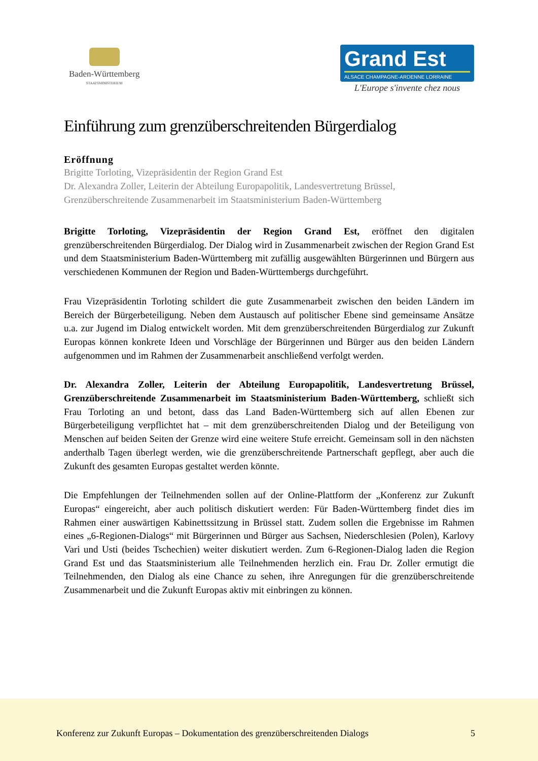Baden-Württemberg
STAATSMINISTERIUM
Grand Est
ALSACE CHAMPAGNE-ARDENNE LORRAINE
L'Europe s'invente chez nous
Einführung zum grenzüberschreitenden Bürgerdialog
Eröffnung
Brigitte Torloting, Vizepräsidentin der Region Grand Est
Dr. Alexandra Zoller, Leiterin der Abteilung Europapolitik, Landesvertretung Brüssel,
Grenzüberschreitende Zusammenarbeit im Staatsministerium Baden-Württemberg
Brigitte Torloting, Vizepräsidentin der Region Grand Est, eröffnet den digitalen grenzüberschreitenden Bürgerdialog. Der Dialog wird in Zusammenarbeit zwischen der Region Grand Est und dem Staatsministerium Baden-Württemberg mit zufällig ausgewählten Bürgerinnen und Bürgern aus verschiedenen Kommunen der Region und Baden-Württembergs durchgeführt.
Frau Vizepräsidentin Torloting schildert die gute Zusammenarbeit zwischen den beiden Ländern im Bereich der Bürgerbeteiligung. Neben dem Austausch auf politischer Ebene sind gemeinsame Ansätze u.a. zur Jugend im Dialog entwickelt worden. Mit dem grenzüberschreitenden Bürgerdialog zur Zukunft Europas können konkrete Ideen und Vorschläge der Bürgerinnen und Bürger aus den beiden Ländern aufgenommen und im Rahmen der Zusammenarbeit anschließend verfolgt werden.
Dr. Alexandra Zoller, Leiterin der Abteilung Europapolitik, Landesvertretung Brüssel, Grenzüberschreitende Zusammenarbeit im Staatsministerium Baden-Württemberg, schließt sich Frau Torloting an und betont, dass das Land Baden-Württemberg sich auf allen Ebenen zur Bürgerbeteiligung verpflichtet hat – mit dem grenzüberschreitenden Dialog und der Beteiligung von Menschen auf beiden Seiten der Grenze wird eine weitere Stufe erreicht. Gemeinsam soll in den nächsten anderthalb Tagen überlegt werden, wie die grenzüberschreitende Partnerschaft gepflegt, aber auch die Zukunft des gesamten Europas gestaltet werden könnte.
Die Empfehlungen der Teilnehmenden sollen auf der Online-Plattform der „Konferenz zur Zukunft Europas“ eingereicht, aber auch politisch diskutiert werden: Für Baden-Württemberg findet dies im Rahmen einer auswärtigen Kabinettssitzung in Brüssel statt. Zudem sollen die Ergebnisse im Rahmen eines „6-Regionen-Dialogs“ mit Bürgerinnen und Bürger aus Sachsen, Niederschlesien (Polen), Karlovy Vari und Usti (beides Tschechien) weiter diskutiert werden. Zum 6-Regionen-Dialog laden die Region Grand Est und das Staatsministerium alle Teilnehmenden herzlich ein. Frau Dr. Zoller ermutigt die Teilnehmenden, den Dialog als eine Chance zu sehen, ihre Anregungen für die grenzüberschreitende Zusammenarbeit und die Zukunft Europas aktiv mit einbringen zu können.
Konferenz zur Zukunft Europas – Dokumentation des grenzüberschreitenden Dialogs 5